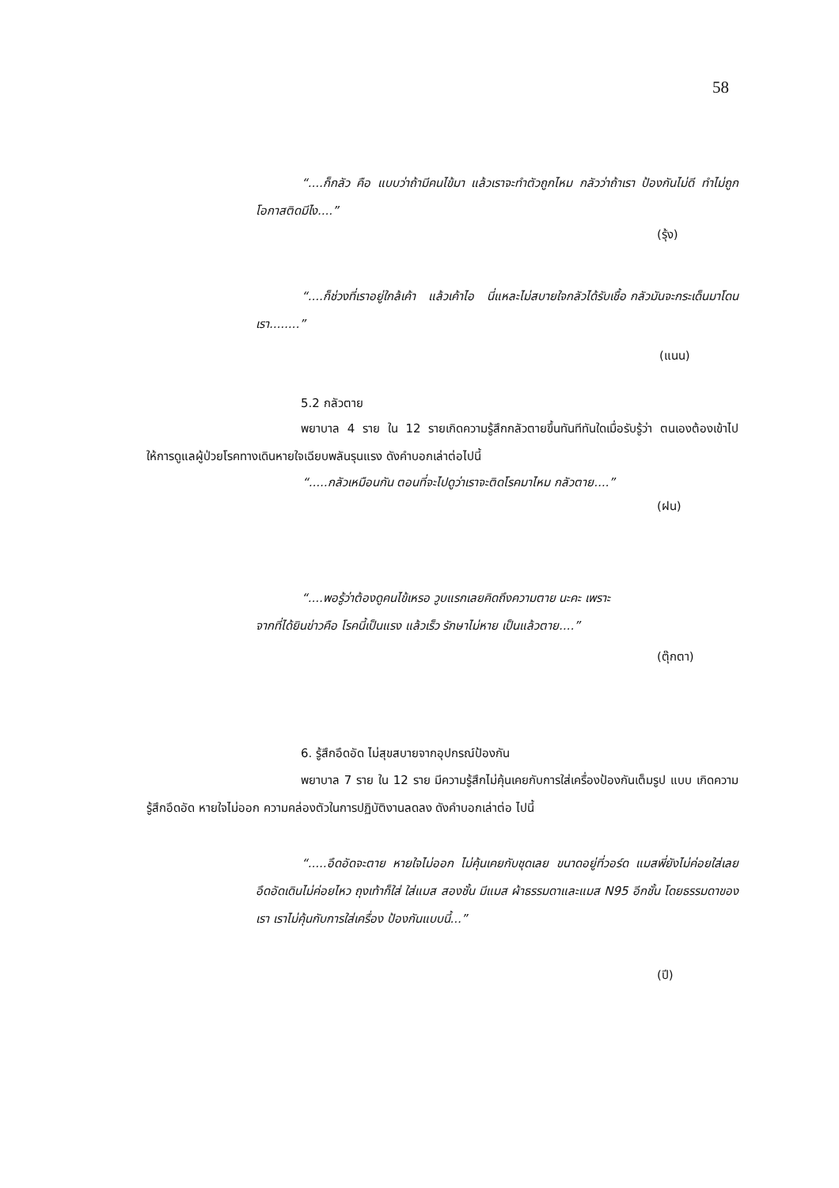58
“....ก็กลัว คือ แบบว่าถ้ามีคนไข้มา แล้วเราจะทำตัวถูกไหม กลัวว่าถ้าเรา ป้องกันไม่ดี ทำไม่ถูกโอกาสติดมีไง....”
(รุ้ง)
“....ก็ช่วงที่เราอยู่ใกล้เค้า แล้วเค้าไอ นี่แหละไม่สบายใจกลัวได้รับเชื้อ กลัวมันจะกระเด็นมาโดนเรา........”
(แนน)
5.2 กลัวตาย
พยาบาล 4 ราย ใน 12 รายเกิดความรู้สึกกลัวตายขึ้นทันทีทันใดเมื่อรับรู้ว่า ตนเองต้องเข้าไปให้การดูแลผู้ป่วยโรคทางเดินหายใจเฉียบพลันรุนแรง ดังคำบอกเล่าต่อไปนี้
“.....กลัวเหมือนกัน ตอนที่จะไปดูว่าเราจะติดโรคมาไหม กลัวตาย....”
(ฝน)
“....พอรู้ว่าต้องดูคนไข้เหรอ วูบแรกเลยคิดถึงความตาย นะคะ เพราะ
จากที่ได้ยินข่าวคือ โรคนี้เป็นแรง แล้วเร็ว รักษาไม่หาย เป็นแล้วตาย....”
(ตุ๊กตา)
6. รู้สึกอึดอัด ไม่สุขสบายจากอุปกรณ์ป้องกัน
พยาบาล 7 ราย ใน 12 ราย มีความรู้สึกไม่คุ้นเคยกับการใส่เครื่องป้องกันเต็มรูป แบบ เกิดความรู้สึกอึดอัด หายใจไม่ออก ความคล่องตัวในการปฏิบัติงานลดลง ดังคำบอกเล่าต่อ ไปนี้
“.....อึดอัดจะตาย หายใจไม่ออก ไม่คุ้นเคยกับชุดเลย ขนาดอยู่ที่วอร์ด แมสพี่ยังไม่ค่อยใส่เลย อึดอัดเดินไม่ค่อยไหว ถุงเท้าก็ใส่ ใส่แมส สองชั้น มีแมส ผ้าธรรมดาและแมส N95 อีกชั้น โดยธรรมดาของเรา เราไม่คุ้นกับการใส่เครื่อง ป้องกันแบบนี้...”
(ปี)